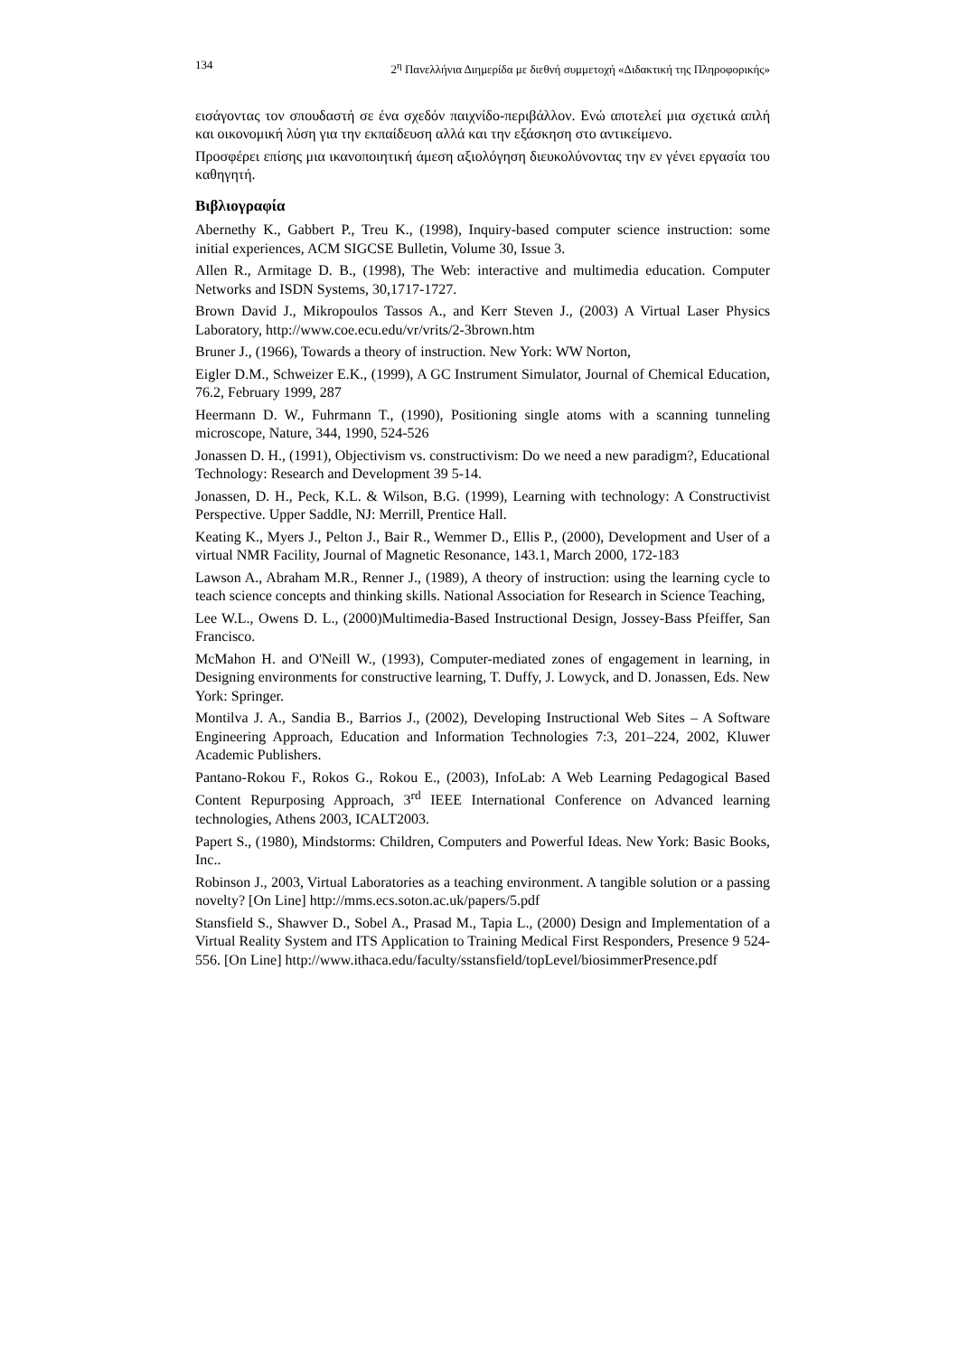134 2<sup>η</sup> Πανελλήνια Διημερίδα με διεθνή συμμετοχή «Διδακτική της Πληροφορικής»
εισάγοντας τον σπουδαστή σε ένα σχεδόν παιχνίδο-περιβάλλον. Ενώ αποτελεί μια σχετικά απλή και οικονομική λύση για την εκπαίδευση αλλά και την εξάσκηση στο αντικείμενο.
Προσφέρει επίσης μια ικανοποιητική άμεση αξιολόγηση διευκολύνοντας την εν γένει εργασία του καθηγητή.
Βιβλιογραφία
Abernethy K., Gabbert P., Treu K., (1998), Inquiry-based computer science instruction: some initial experiences, ACM SIGCSE Bulletin, Volume 30, Issue 3.
Allen R., Armitage D. B., (1998), The Web: interactive and multimedia education. Computer Networks and ISDN Systems, 30,1717-1727.
Brown David J., Mikropoulos Tassos A., and Kerr Steven J., (2003) A Virtual Laser Physics Laboratory, http://www.coe.ecu.edu/vr/vrits/2-3brown.htm
Bruner J., (1966), Towards a theory of instruction. New York: WW Norton,
Eigler D.M., Schweizer E.K., (1999), A GC Instrument Simulator, Journal of Chemical Education, 76.2, February 1999, 287
Heermann D. W., Fuhrmann T., (1990), Positioning single atoms with a scanning tunneling microscope, Nature, 344, 1990, 524-526
Jonassen D. H., (1991), Objectivism vs. constructivism: Do we need a new paradigm?, Educational Technology: Research and Development 39 5-14.
Jonassen, D. H., Peck, K.L. & Wilson, B.G. (1999), Learning with technology: A Constructivist Perspective. Upper Saddle, NJ: Merrill, Prentice Hall.
Keating K., Myers J., Pelton J., Bair R., Wemmer D., Ellis P., (2000), Development and User of a virtual NMR Facility, Journal of Magnetic Resonance, 143.1, March 2000, 172-183
Lawson A., Abraham M.R., Renner J., (1989), A theory of instruction: using the learning cycle to teach science concepts and thinking skills. National Association for Research in Science Teaching,
Lee W.L., Owens D. L., (2000)Multimedia-Based Instructional Design, Jossey-Bass Pfeiffer, San Francisco.
McMahon H. and O'Neill W., (1993), Computer-mediated zones of engagement in learning, in Designing environments for constructive learning, T. Duffy, J. Lowyck, and D. Jonassen, Eds. New York: Springer.
Montilva J. A., Sandia B., Barrios J., (2002), Developing Instructional Web Sites – A Software Engineering Approach, Education and Information Technologies 7:3, 201–224, 2002, Kluwer Academic Publishers.
Pantano-Rokou F., Rokos G., Rokou E., (2003), InfoLab: A Web Learning Pedagogical Based Content Repurposing Approach, 3<sup>rd</sup> IEEE International Conference on Advanced learning technologies, Athens 2003, ICALT2003.
Papert S., (1980), Mindstorms: Children, Computers and Powerful Ideas. New York: Basic Books, Inc..
Robinson J., 2003, Virtual Laboratories as a teaching environment. A tangible solution or a passing novelty? [On Line] http://mms.ecs.soton.ac.uk/papers/5.pdf
Stansfield S., Shawver D., Sobel A., Prasad M., Tapia L., (2000) Design and Implementation of a Virtual Reality System and ITS Application to Training Medical First Responders, Presence 9 524-556. [On Line] http://www.ithaca.edu/faculty/sstansfield/topLevel/biosimmerPresence.pdf